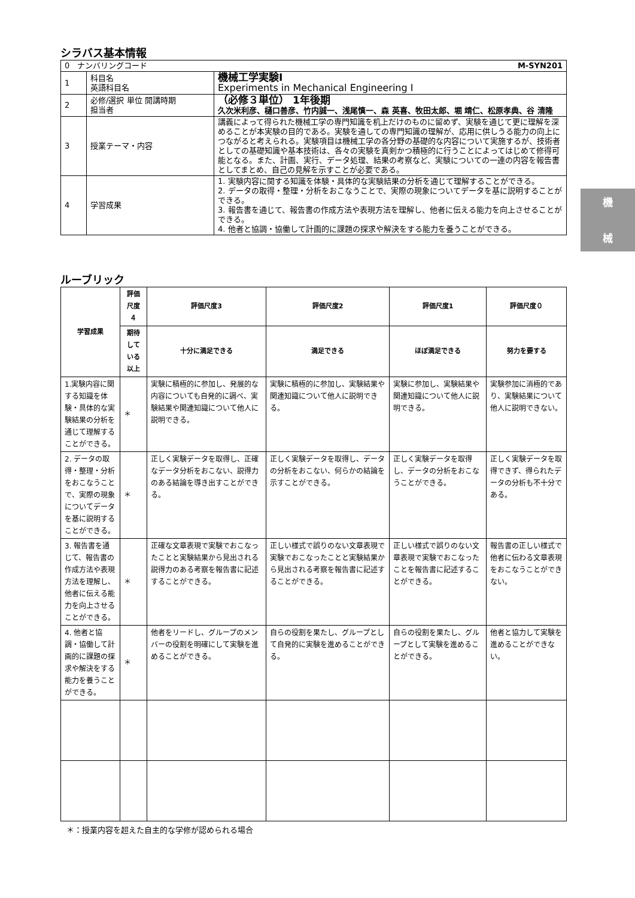シラバス基本情報
| 0 ナンバリングコード M-SYN201 | | |
| 1 | 科目名 英語科目名 | 機械工学実験Ⅰ Experiments in Mechanical Engineering Ⅰ |
| 2 | 必修/選択 単位 開講時期 担当者 | （必修３単位） 1年後期 久次米利彦、樋口善彦、竹内誠一、浅尾慎一、森 英喜、牧田太郎、堀 靖仁、松原孝典、谷 清隆 |
| 3 | 授業テーマ・内容 | 講義によって得られた機械工学の専門知識を机上だけのものに留めず、実験を通じて更に理解を深めることが本実験の目的である。実験を通しての専門知識の理解が、応用に供しうる能力の向上につながると考えられる。実験項目は機械工学の各分野の基礎的な内容について実施するが、技術者としての基礎知識や基本技術は、各々の実験を真剣かつ積極的に行うことによってはじめて修得可能となる。また、計画、実行、データ処理、結果の考察など、実験についての一連の内容を報告書としてまとめ、自己の見解を示すことが必要である。 |
| 4 | 学習成果 | 1. 実験内容に関する知識を体験・具体的な実験結果の分析を通じて理解することができる。 2. データの取得・整理・分析をおこなうことで、実際の現象についてデータを基に説明することができる。 3. 報告書を通じて、報告書の作成方法や表現方法を理解し、他者に伝える能力を向上させることができる。 4. 他者と協調・協働して計画的に課題の探求や解決をする能力を養うことができる。 |
ルーブリック
| 学習成果 | 評価尺度４ | 評価尺度3 | 評価尺度2 | 評価尺度1 | 評価尺度０ |
| --- | --- | --- | --- | --- | --- |
| | 期待している以上 | 十分に満足できる | 満足できる | ほぼ満足できる | 努力を要する |
| 1.実験内容に関する知識を体験・具体的な実験結果の分析を通じて理解することができる。 | ＊ | 実験に積極的に参加し、発展的な内容についても自発的に調べ、実験結果や関連知識について他人に説明できる。 | 実験に積極的に参加し、実験結果や関連知識について他人に説明できる。 | 実験に参加し、実験結果や関連知識について他人に説明できる。 | 実験参加に消極的であり、実験結果について他人に説明できない。 |
| 2. データの取得・整理・分析をおこなうことで、実際の現象についてデータを基に説明することができる。 | ＊ | 正しく実験データを取得し、正確なデータ分析をおこない、説得力のある結論を導き出すことができる。 | 正しく実験データを取得し、データの分析をおこない、何らかの結論を示すことができる。 | 正しく実験データを取得し、データの分析をおこなうことができる。 | 正しく実験データを取得できず、得られたデータの分析も不十分である。 |
| 3. 報告書を通じて、報告書の作成方法や表現方法を理解し、他者に伝える能力を向上させることができる。 | ＊ | 正確な文章表現で実験でおこなったことと実験結果から見出される説得力のある考察を報告書に記述することができる。 | 正しい様式で誤りのない文章表現で実験でおこなったことと実験結果から見出される考察を報告書に記述することができる。 | 正しい様式で誤りのない文章表現で実験でおこなったことを報告書に記述することができる。 | 報告書の正しい様式で他者に伝わる文章表現をおこなうことができない。 |
| 4. 他者と協調・協働して計画的に課題の探求や解決をする能力を養うことができる。 | ＊ | 他者をリードし、グループのメンバーの役割を明確にして実験を進めることができる。 | 自らの役割を果たし、グループとして自発的に実験を進めることができる。 | 自らの役割を果たし、グループとして実験を進めることができる。 | 他者と協力して実験を進めることができない。 |
＊：授業内容を超えた自主的な学修が認められる場合
機
械